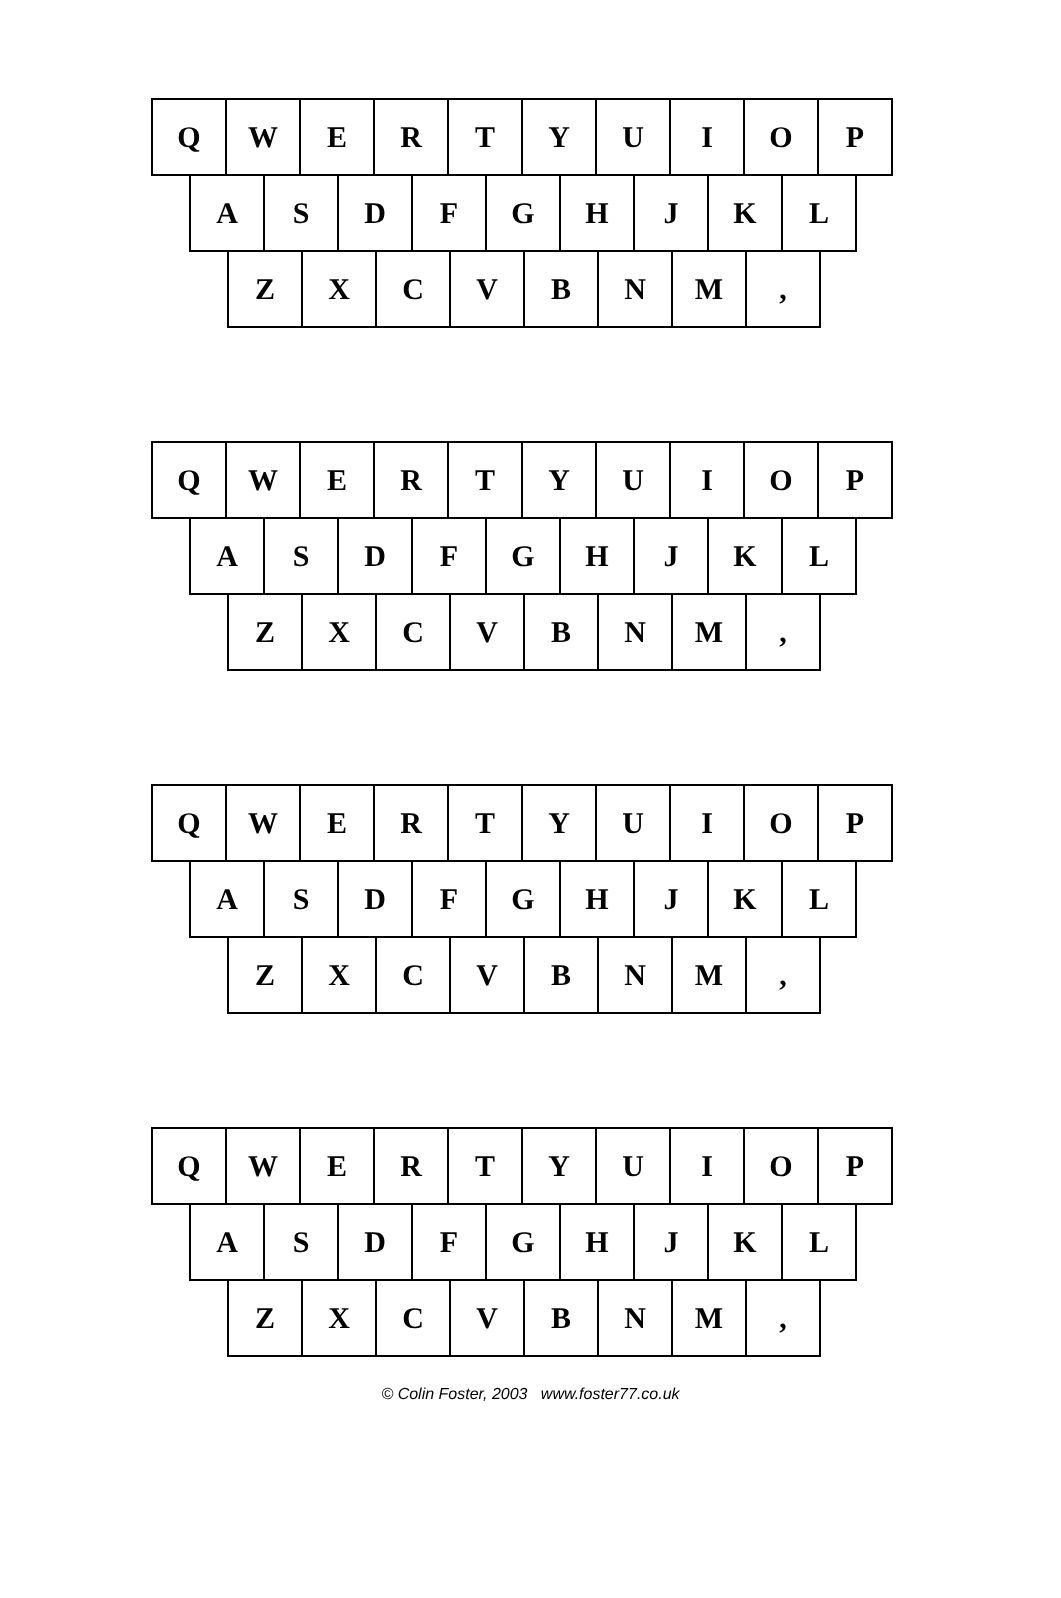| Q | W | E | R | T | Y | U | I | O | P |
| A | S | D | F | G | H | J | K | L |
| Z | X | C | V | B | N | M | , |
| Q | W | E | R | T | Y | U | I | O | P |
| A | S | D | F | G | H | J | K | L |
| Z | X | C | V | B | N | M | , |
| Q | W | E | R | T | Y | U | I | O | P |
| A | S | D | F | G | H | J | K | L |
| Z | X | C | V | B | N | M | , |
| Q | W | E | R | T | Y | U | I | O | P |
| A | S | D | F | G | H | J | K | L |
| Z | X | C | V | B | N | M | , |
© Colin Foster, 2003 www.foster77.co.uk